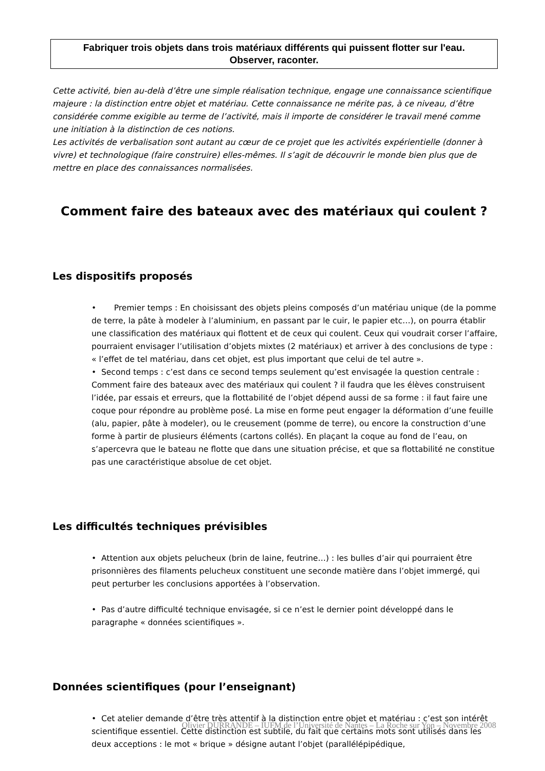Fabriquer trois objets dans trois matériaux différents qui puissent flotter sur l'eau.
Observer, raconter.
Cette activité, bien au-delà d’être une simple réalisation technique, engage une connaissance scientifique majeure : la distinction entre objet et matériau. Cette connaissance ne mérite pas, à ce niveau, d’être considérée comme exigible au terme de l’activité, mais il importe de considérer le travail mené comme une initiation à la distinction de ces notions.
Les activités de verbalisation sont autant au cœur de ce projet que les activités expérientielle (donner à vivre) et technologique (faire construire) elles-mêmes. Il s’agit de découvrir le monde bien plus que de mettre en place des connaissances normalisées.
Comment faire des bateaux avec des matériaux qui coulent ?
Les dispositifs proposés
• Premier temps : En choisissant des objets pleins composés d’un matériau unique (de la pomme de terre, la pâte à modeler à l’aluminium, en passant par le cuir, le papier etc…), on pourra établir une classification des matériaux qui flottent et de ceux qui coulent. Ceux qui voudrait corser l’affaire, pourraient envisager l’utilisation d’objets mixtes (2 matériaux) et arriver à des conclusions de type : « l’effet de tel matériau, dans cet objet, est plus important que celui de tel autre ».
• Second temps : c’est dans ce second temps seulement qu’est envisagée la question centrale : Comment faire des bateaux avec des matériaux qui coulent ? il faudra que les élèves construisent l’idée, par essais et erreurs, que la flottabilité de l’objet dépend aussi de sa forme : il faut faire une coque pour répondre au problème posé. La mise en forme peut engager la déformation d’une feuille (alu, papier, pâte à modeler), ou le creusement (pomme de terre), ou encore la construction d’une forme à partir de plusieurs éléments (cartons collés). En plaçant la coque au fond de l’eau, on s’apercevra que le bateau ne flotte que dans une situation précise, et que sa flottabilité ne constitue pas une caractéristique absolue de cet objet.
Les difficultés techniques prévisibles
• Attention aux objets pelucheux (brin de laine, feutrine…) : les bulles d’air qui pourraient être prisonnières des filaments pelucheux constituent une seconde matière dans l’objet immergé, qui peut perturber les conclusions apportées à l’observation.
• Pas d’autre difficulté technique envisagée, si ce n’est le dernier point développé dans le paragraphe « données scientifiques ».
Données scientifiques (pour l’enseignant)
• Cet atelier demande d’être très attentif à la distinction entre objet et matériau : c’est son intérêt scientifique essentiel. Cette distinction est subtile, du fait que certains mots sont utilisés dans les deux acceptions : le mot « brique » désigne autant l’objet (parallélépipédique,
Olivier DURRANDE – IUFM de l’Université de Nantes – La Roche sur Yon – Novembre 2008